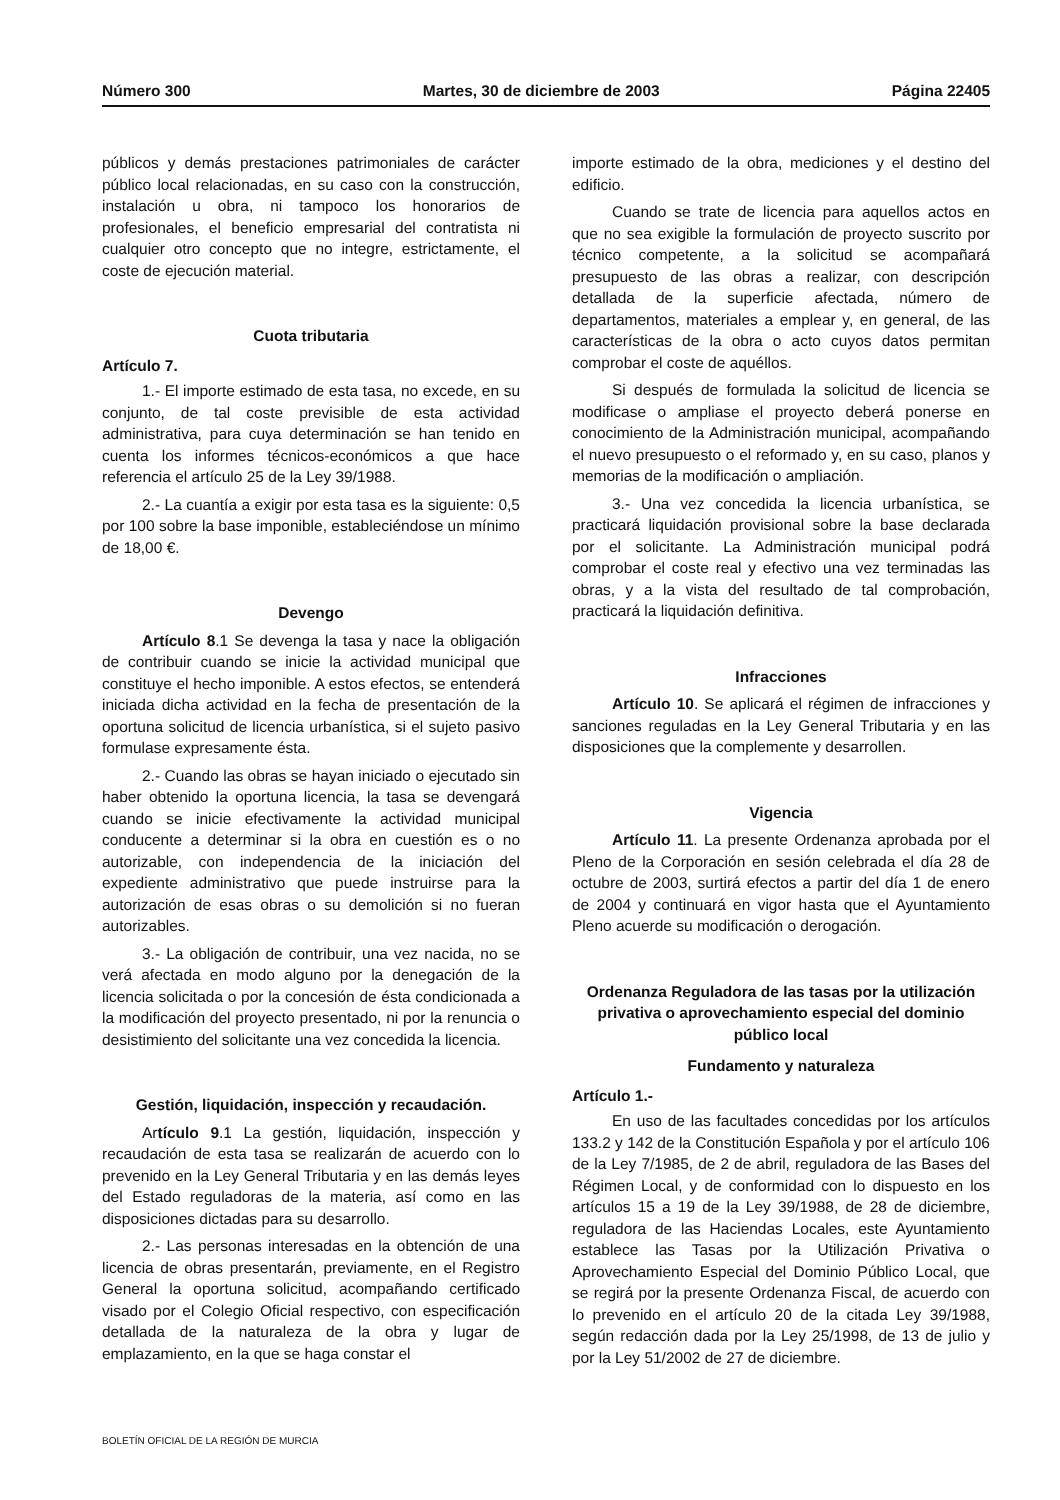Número 300 Martes, 30 de diciembre de 2003 Página 22405
públicos y demás prestaciones patrimoniales de carácter público local relacionadas, en su caso con la construcción, instalación u obra, ni tampoco los honorarios de profesionales, el beneficio empresarial del contratista ni cualquier otro concepto que no integre, estrictamente, el coste de ejecución material.
Cuota tributaria
Artículo 7.
1.- El importe estimado de esta tasa, no excede, en su conjunto, de tal coste previsible de esta actividad administrativa, para cuya determinación se han tenido en cuenta los informes técnicos-económicos a que hace referencia el artículo 25 de la Ley 39/1988.
2.- La cuantía a exigir por esta tasa es la siguiente: 0,5 por 100 sobre la base imponible, estableciéndose un mínimo de 18,00 €.
Devengo
Artículo 8.1 Se devenga la tasa y nace la obligación de contribuir cuando se inicie la actividad municipal que constituye el hecho imponible. A estos efectos, se entenderá iniciada dicha actividad en la fecha de presentación de la oportuna solicitud de licencia urbanística, si el sujeto pasivo formulase expresamente ésta.
2.- Cuando las obras se hayan iniciado o ejecutado sin haber obtenido la oportuna licencia, la tasa se devengará cuando se inicie efectivamente la actividad municipal conducente a determinar si la obra en cuestión es o no autorizable, con independencia de la iniciación del expediente administrativo que puede instruirse para la autorización de esas obras o su demolición si no fueran autorizables.
3.- La obligación de contribuir, una vez nacida, no se verá afectada en modo alguno por la denegación de la licencia solicitada o por la concesión de ésta condicionada a la modificación del proyecto presentado, ni por la renuncia o desistimiento del solicitante una vez concedida la licencia.
Gestión, liquidación, inspección y recaudación.
Artículo 9.1 La gestión, liquidación, inspección y recaudación de esta tasa se realizarán de acuerdo con lo prevenido en la Ley General Tributaria y en las demás leyes del Estado reguladoras de la materia, así como en las disposiciones dictadas para su desarrollo.
2.- Las personas interesadas en la obtención de una licencia de obras presentarán, previamente, en el Registro General la oportuna solicitud, acompañando certificado visado por el Colegio Oficial respectivo, con especificación detallada de la naturaleza de la obra y lugar de emplazamiento, en la que se haga constar el
importe estimado de la obra, mediciones y el destino del edificio.
Cuando se trate de licencia para aquellos actos en que no sea exigible la formulación de proyecto suscrito por técnico competente, a la solicitud se acompañará presupuesto de las obras a realizar, con descripción detallada de la superficie afectada, número de departamentos, materiales a emplear y, en general, de las características de la obra o acto cuyos datos permitan comprobar el coste de aquéllos.
Si después de formulada la solicitud de licencia se modificase o ampliase el proyecto deberá ponerse en conocimiento de la Administración municipal, acompañando el nuevo presupuesto o el reformado y, en su caso, planos y memorias de la modificación o ampliación.
3.- Una vez concedida la licencia urbanística, se practicará liquidación provisional sobre la base declarada por el solicitante. La Administración municipal podrá comprobar el coste real y efectivo una vez terminadas las obras, y a la vista del resultado de tal comprobación, practicará la liquidación definitiva.
Infracciones
Artículo 10. Se aplicará el régimen de infracciones y sanciones reguladas en la Ley General Tributaria y en las disposiciones que la complemente y desarrollen.
Vigencia
Artículo 11. La presente Ordenanza aprobada por el Pleno de la Corporación en sesión celebrada el día 28 de octubre de 2003, surtirá efectos a partir del día 1 de enero de 2004 y continuará en vigor hasta que el Ayuntamiento Pleno acuerde su modificación o derogación.
Ordenanza Reguladora de las tasas por la utilización privativa o aprovechamiento especial del dominio público local
Fundamento y naturaleza
Artículo 1.-
En uso de las facultades concedidas por los artículos 133.2 y 142 de la Constitución Española y por el artículo 106 de la Ley 7/1985, de 2 de abril, reguladora de las Bases del Régimen Local, y de conformidad con lo dispuesto en los artículos 15 a 19 de la Ley 39/1988, de 28 de diciembre, reguladora de las Haciendas Locales, este Ayuntamiento establece las Tasas por la Utilización Privativa o Aprovechamiento Especial del Dominio Público Local, que se regirá por la presente Ordenanza Fiscal, de acuerdo con lo prevenido en el artículo 20 de la citada Ley 39/1988, según redacción dada por la Ley 25/1998, de 13 de julio y por la Ley 51/2002 de 27 de diciembre.
BOLETÍN OFICIAL DE LA REGIÓN DE MURCIA